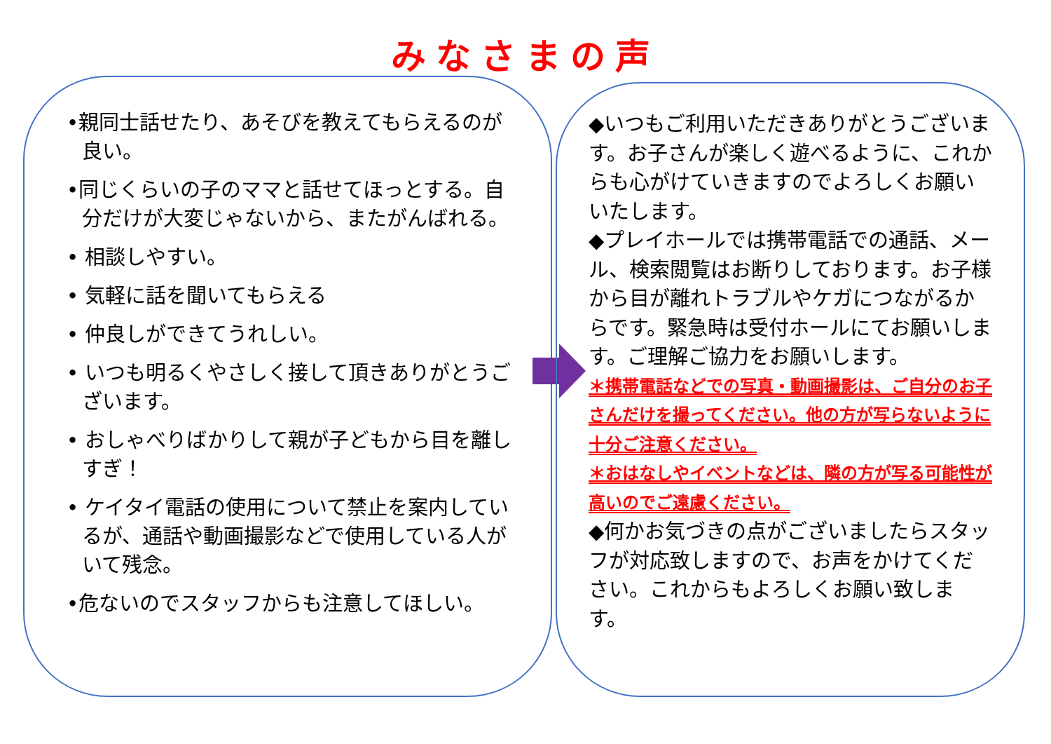みなさまの声
•親同士話せたり、あそびを教えてもらえるのが良い。
•同じくらいの子のママと話せてほっとする。自分だけが大変じゃないから、またがんばれる。
• 相談しやすい。
• 気軽に話を聞いてもらえる
• 仲良しができてうれしい。
• いつも明るくやさしく接して頂きありがとうございます。
• おしゃべりばかりして親が子どもから目を離しすぎ！
• ケイタイ電話の使用について禁止を案内しているが、通話や動画撮影などで使用している人がいて残念。
•危ないのでスタッフからも注意してほしい。
◆いつもご利用いただきありがとうございます。お子さんが楽しく遊べるように、これからも心がけていきますのでよろしくお願いいたします。
◆プレイホールでは携帯電話での通話、メール、検索閲覧はお断りしております。お子様から目が離れトラブルやケガにつながるからです。緊急時は受付ホールにてお願いします。ご理解ご協力をお願いします。
＊携帯電話などでの写真・動画撮影は、ご自分のお子さんだけを撮ってください。他の方が写らないように十分ご注意ください。
＊おはなしやイベントなどは、隣の方が写る可能性が高いのでご遠慮ください。
◆何かお気づきの点がございましたらスタッフが対応致しますので、お声をかけてください。これからもよろしくお願い致します。